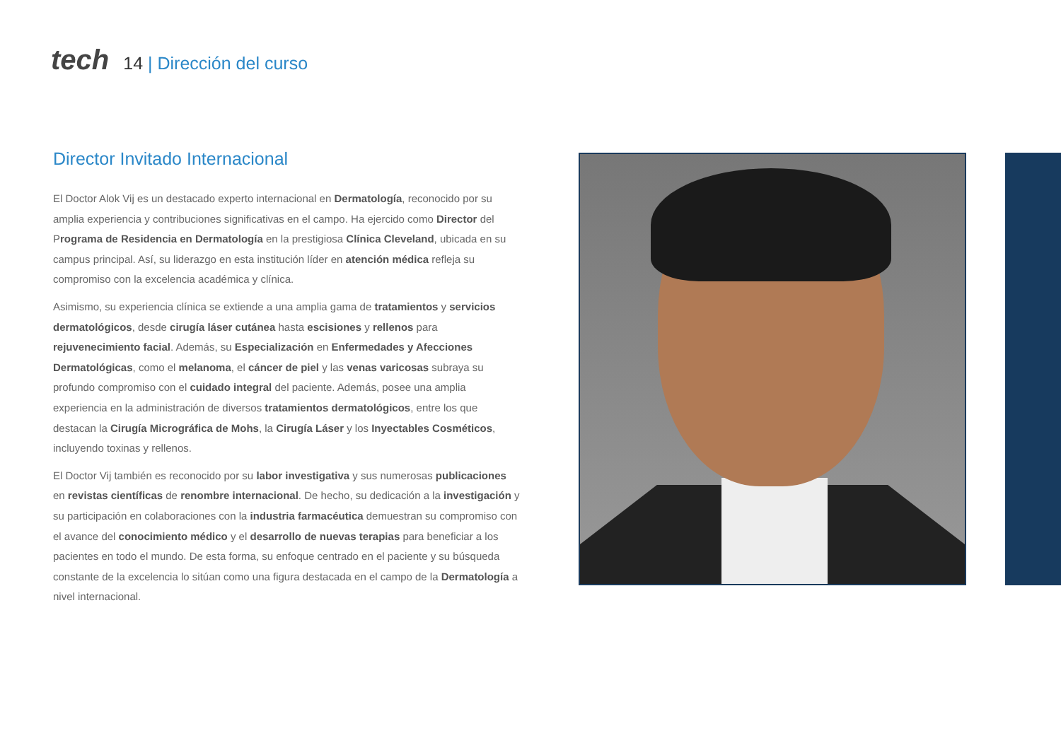tech
14 | Dirección del curso
Director Invitado Internacional
El Doctor Alok Vij es un destacado experto internacional en Dermatología, reconocido por su amplia experiencia y contribuciones significativas en el campo. Ha ejercido como Director del Programa de Residencia en Dermatología en la prestigiosa Clínica Cleveland, ubicada en su campus principal. Así, su liderazgo en esta institución líder en atención médica refleja su compromiso con la excelencia académica y clínica.
Asimismo, su experiencia clínica se extiende a una amplia gama de tratamientos y servicios dermatológicos, desde cirugía láser cutánea hasta escisiones y rellenos para rejuvenecimiento facial. Además, su Especialización en Enfermedades y Afecciones Dermatológicas, como el melanoma, el cáncer de piel y las venas varicosas subraya su profundo compromiso con el cuidado integral del paciente. Además, posee una amplia experiencia en la administración de diversos tratamientos dermatológicos, entre los que destacan la Cirugía Micrográfica de Mohs, la Cirugía Láser y los Inyectables Cosméticos, incluyendo toxinas y rellenos.
El Doctor Vij también es reconocido por su labor investigativa y sus numerosas publicaciones en revistas científicas de renombre internacional. De hecho, su dedicación a la investigación y su participación en colaboraciones con la industria farmacéutica demuestran su compromiso con el avance del conocimiento médico y el desarrollo de nuevas terapias para beneficiar a los pacientes en todo el mundo. De esta forma, su enfoque centrado en el paciente y su búsqueda constante de la excelencia lo sitúan como una figura destacada en el campo de la Dermatología a nivel internacional.